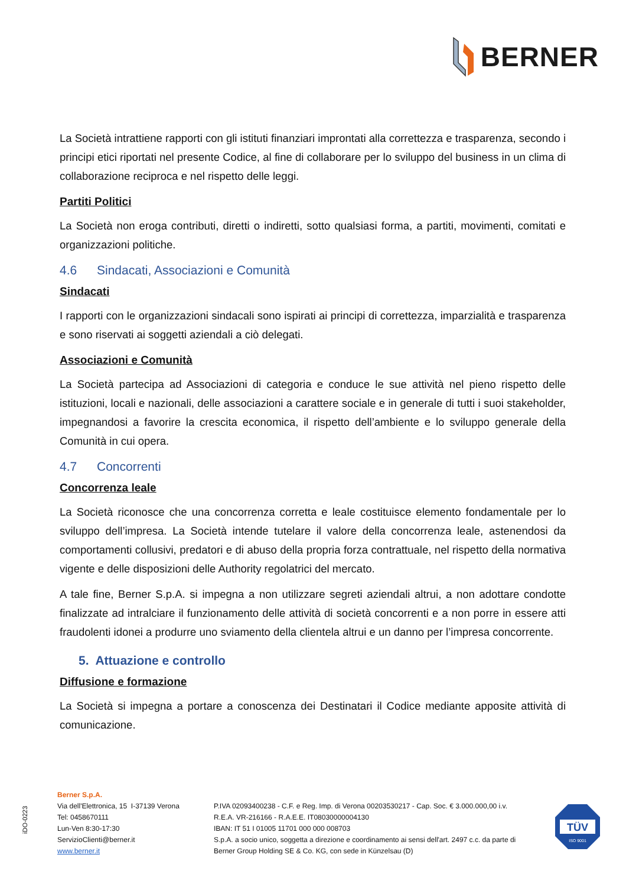BERNER
La Società intrattiene rapporti con gli istituti finanziari improntati alla correttezza e trasparenza, secondo i principi etici riportati nel presente Codice, al fine di collaborare per lo sviluppo del business in un clima di collaborazione reciproca e nel rispetto delle leggi.
Partiti Politici
La Società non eroga contributi, diretti o indiretti, sotto qualsiasi forma, a partiti, movimenti, comitati e organizzazioni politiche.
4.6 Sindacati, Associazioni e Comunità
Sindacati
I rapporti con le organizzazioni sindacali sono ispirati ai principi di correttezza, imparzialità e trasparenza e sono riservati ai soggetti aziendali a ciò delegati.
Associazioni e Comunità
La Società partecipa ad Associazioni di categoria e conduce le sue attività nel pieno rispetto delle istituzioni, locali e nazionali, delle associazioni a carattere sociale e in generale di tutti i suoi stakeholder, impegnandosi a favorire la crescita economica, il rispetto dell’ambiente e lo sviluppo generale della Comunità in cui opera.
4.7 Concorrenti
Concorrenza leale
La Società riconosce che una concorrenza corretta e leale costituisce elemento fondamentale per lo sviluppo dell’impresa. La Società intende tutelare il valore della concorrenza leale, astenendosi da comportamenti collusivi, predatori e di abuso della propria forza contrattuale, nel rispetto della normativa vigente e delle disposizioni delle Authority regolatrici del mercato.
A tale fine, Berner S.p.A. si impegna a non utilizzare segreti aziendali altrui, a non adottare condotte finalizzate ad intralciare il funzionamento delle attività di società concorrenti e a non porre in essere atti fraudolenti idonei a produrre uno sviamento della clientela altrui e un danno per l’impresa concorrente.
5. Attuazione e controllo
Diffusione e formazione
La Società si impegna a portare a conoscenza dei Destinatari il Codice mediante apposite attività di comunicazione.
iDO-0223
Berner S.p.A.
Via dell'Elettronica, 15 I-37139 Verona
Tel: 0458670111
Lun-Ven 8:30-17:30
ServizioClienti@berner.it
www.berner.it
P.IVA 02093400238 - C.F. e Reg. Imp. di Verona 00203530217 - Cap. Soc. € 3.000.000,00 i.v.
R.E.A. VR-216166 - R.A.E.E. IT08030000004130
IBAN: IT 51 I 01005 11701 000 000 008703
S.p.A. a socio unico, soggetta a direzione e coordinamento ai sensi dell'art. 2497 c.c. da parte di
Berner Group Holding SE & Co. KG, con sede in Künzelsau (D)
TÜV
ISO 9001